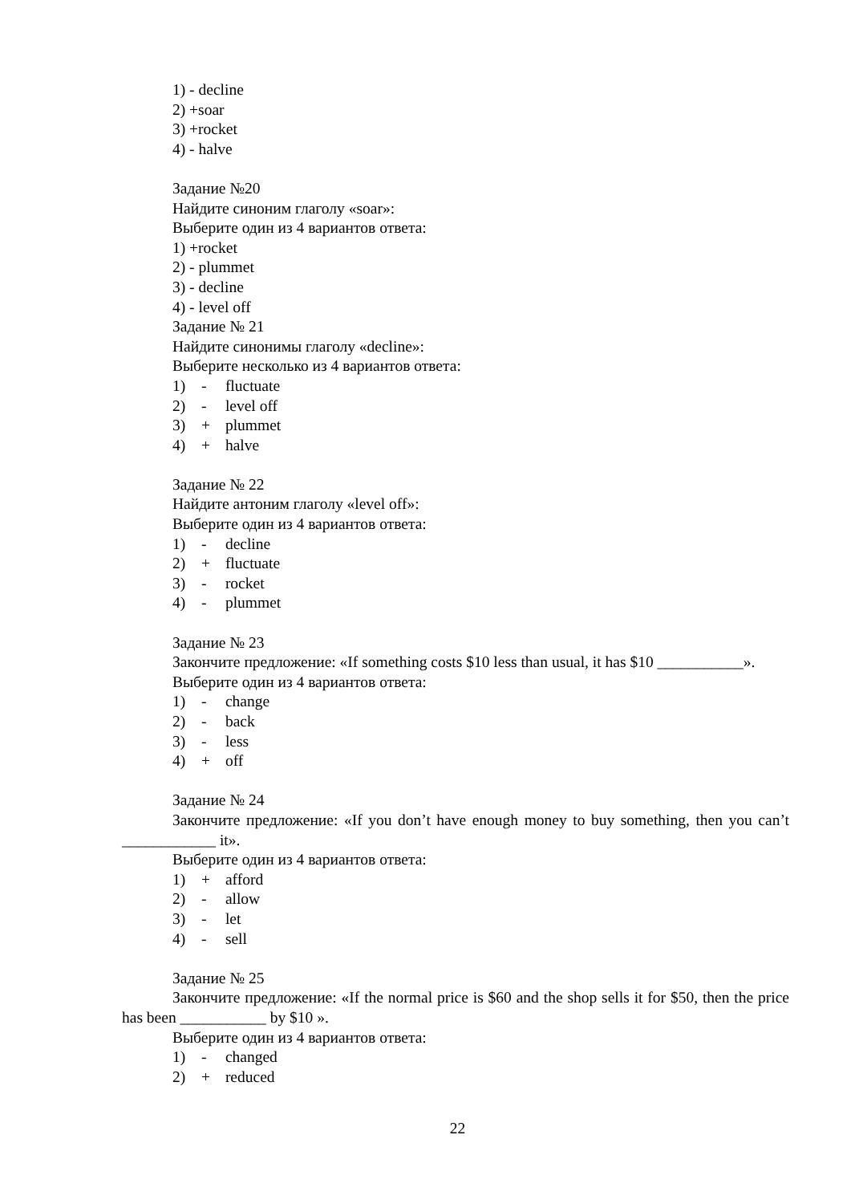1) - decline
2) +soar
3) +rocket
4) - halve
Задание №20
Найдите синоним глаголу «soar»:
Выберите один из 4 вариантов ответа:
1) +rocket
2) - plummet
3) - decline
4) - level off
Задание № 21
Найдите синонимы глаголу «decline»:
Выберите несколько из 4 вариантов ответа:
1) - fluctuate
2) - level off
3) + plummet
4) + halve
Задание № 22
Найдите антоним глаголу «level off»:
Выберите один из 4 вариантов ответа:
1) - decline
2) + fluctuate
3) - rocket
4) - plummet
Задание № 23
Закончите предложение: «If something costs $10 less than usual, it has $10 ___________».
Выберите один из 4 вариантов ответа:
1) - change
2) - back
3) - less
4) + off
Задание № 24
Закончите предложение: «If you don’t have enough money to buy something, then you can’t ____________ it».
Выберите один из 4 вариантов ответа:
1) + afford
2) - allow
3) - let
4) - sell
Задание № 25
Закончите предложение: «If the normal price is $60 and the shop sells it for $50, then the price has been ___________ by $10 ».
Выберите один из 4 вариантов ответа:
1) - changed
2) + reduced
22